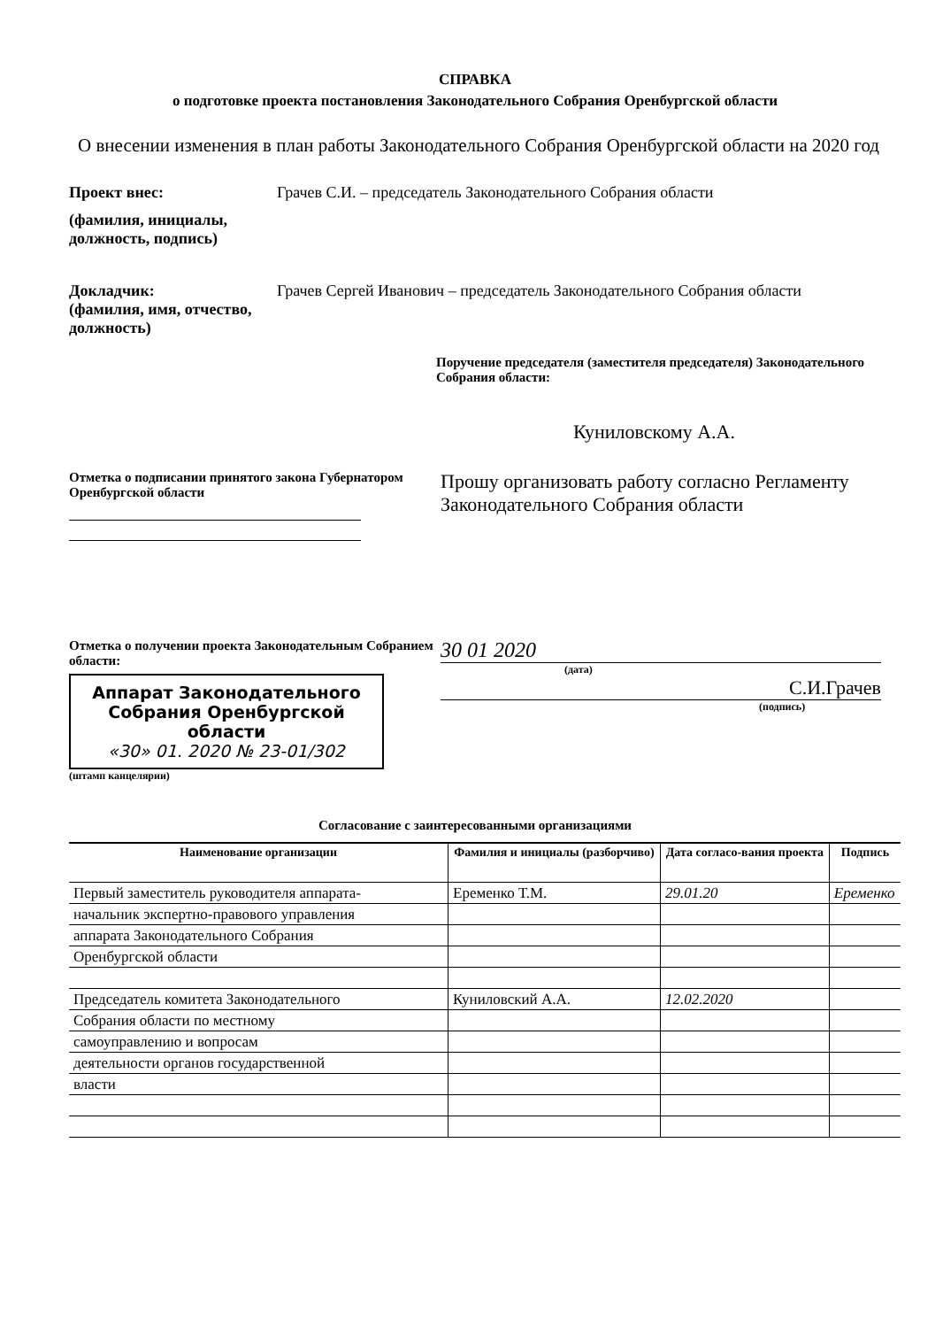СПРАВКА
о подготовке проекта постановления Законодательного Собрания Оренбургской области
О внесении изменения в план работы Законодательного Собрания Оренбургской области на 2020 год
Проект внес: Грачев С.И. – председатель Законодательного Собрания области
(фамилия, инициалы, должность, подпись)
Докладчик:
(фамилия, имя, отчество, должность)
Грачев Сергей Иванович – председатель Законодательного Собрания области
Поручение председателя (заместителя председателя) Законодательного Собрания области:
Куниловскому А.А.
Отметка о подписании принятого закона Губернатором Оренбургской области
Прошу организовать работу согласно Регламенту Законодательного Собрания области
Отметка о получении проекта Законодательным Собранием области:
Аппарат Законодательного Собрания Оренбургской области
«30» 01. 2020 № 23-01/302
(штамп канцелярии)
30 01 2020
(дата)
С.И.Грачев
(подпись)
Согласование с заинтересованными организациями
| Наименование организации | Фамилия и инициалы (разборчиво) | Дата согласо-вания проекта | Подпись |
| --- | --- | --- | --- |
| Первый заместитель руководителя аппарата- | Еременко Т.М. | 29.01.20 | Еременко |
| начальник экспертно-правового управления | | | |
| аппарата Законодательного Собрания | | | |
| Оренбургской области | | | |
| Председатель комитета Законодательного | Куниловский А.А. | 12.02.2020 | |
| Собрания области по местному | | | |
| самоуправлению и вопросам | | | |
| деятельности органов государственной | | | |
| власти | | | |